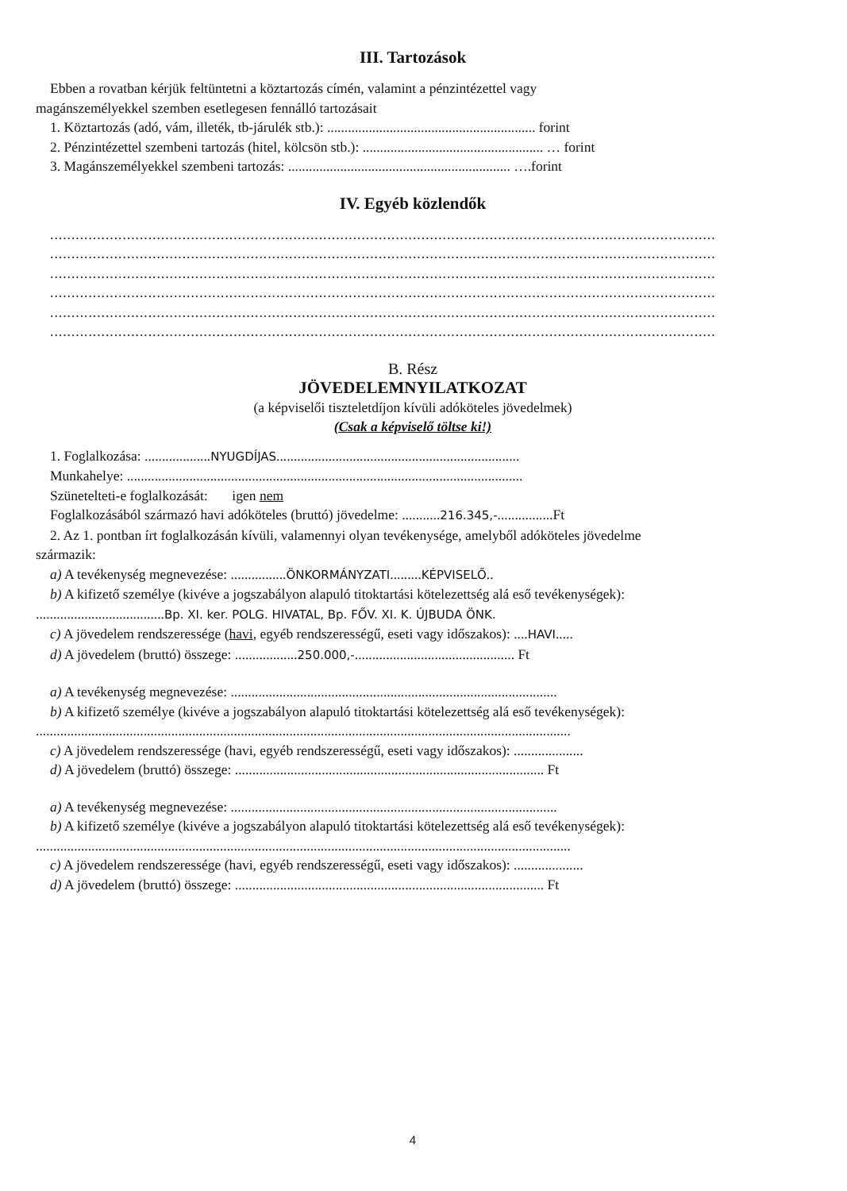III. Tartozások
Ebben a rovatban kérjük feltüntetni a köztartozás címén, valamint a pénzintézettel vagy
magánszemélyekkel szemben esetlegesen fennálló tartozásait
1. Köztartozás (adó, vám, illeték, tb-járulék stb.): ............................................................ forint
2. Pénzintézettel szembeni tartozás (hitel, kölcsön stb.): .................................................... … forint
3. Magánszemélyekkel szembeni tartozás: ................................................................ ….forint
IV. Egyéb közlendők
............................................................................................................................................................
............................................................................................................................................................
............................................................................................................................................................
............................................................................................................................................................
............................................................................................................................................................
............................................................................................................................................................
B. Rész
JÖVEDELEMNYILATKOZAT
(a képviselői tiszteletdíjon kívüli adóköteles jövedelmek)
(Csak a képviselő töltse ki!)
1. Foglalkozása: ...................NYUGDÍJAS......................................................................
Munkahelye: ..................................................................................................................
Szünetelteti-e foglalkozását: igen nem
Foglalkozásából származó havi adóköteles (bruttó) jövedelme: ...........216.345,-................Ft
2. Az 1. pontban írt foglalkozásán kívüli, valamennyi olyan tevékenysége, amelyből adóköteles jövedelme
származik:
a) A tevékenység megnevezése: ................ÖNKORMÁNYZATI.........KÉPVISELŐ..
b) A kifizető személye (kivéve a jogszabályon alapuló titoktartási kötelezettség alá eső tevékenységek):
.....................................Bp. XI. ker. POLG. HIVATAL, Bp. FŐV. XI. K. ÚJBUDA ÖNK.
c) A jövedelem rendszeressége (havi, egyéb rendszerességű, eseti vagy időszakos): ....HAVI.....
d) A jövedelem (bruttó) összege: ..................250.000,-.............................................. Ft
a) A tevékenység megnevezése: ..............................................................................................
b) A kifizető személye (kivéve a jogszabályon alapuló titoktartási kötelezettség alá eső tevékenységek):
..........................................................................................................................................................
c) A jövedelem rendszeressége (havi, egyéb rendszerességű, eseti vagy időszakos): ....................
d) A jövedelem (bruttó) összege: ......................................................................................... Ft
a) A tevékenység megnevezése: ..............................................................................................
b) A kifizető személye (kivéve a jogszabályon alapuló titoktartási kötelezettség alá eső tevékenységek):
..........................................................................................................................................................
c) A jövedelem rendszeressége (havi, egyéb rendszerességű, eseti vagy időszakos): ....................
d) A jövedelem (bruttó) összege: ......................................................................................... Ft
4